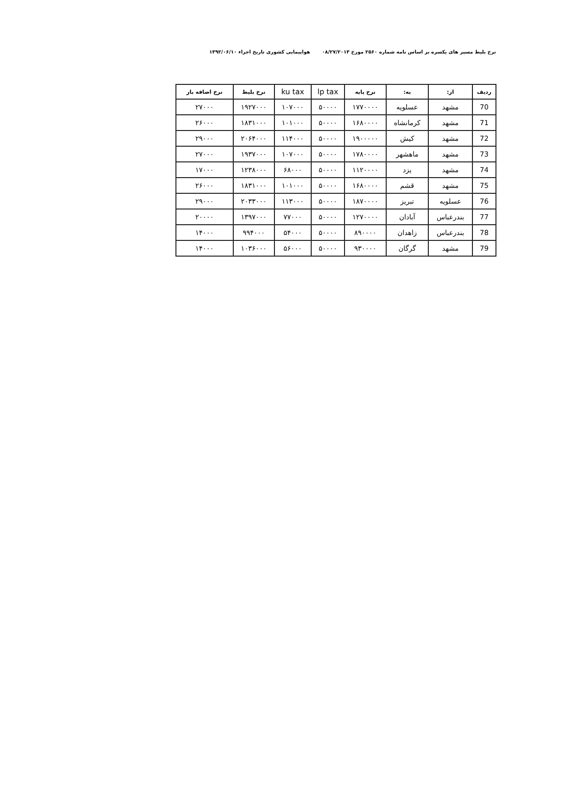نرخ بلیط مسیر های یکسره بر اساس نامه شماره ۲۵۶۰ مورخ ۰۸/۲۷/۲۰۱۳ هواپیمایی کشوری تاریخ اجراء ۱۳۹۲/۰۶/۱۰
| ردیف | از: | به: | نرخ پایه | lp tax | ku tax | نرخ بلیط | نرخ اضافه بار |
| --- | --- | --- | --- | --- | --- | --- | --- |
| 70 | مشهد | عسلویه | ۱۷۷۰۰۰۰ | ۵۰۰۰۰ | ۱۰۷۰۰۰ | ۱۹۲۷۰۰۰ | ۲۷۰۰۰ |
| 71 | مشهد | کرمانشاه | ۱۶۸۰۰۰۰ | ۵۰۰۰۰ | ۱۰۱۰۰۰ | ۱۸۳۱۰۰۰ | ۲۶۰۰۰ |
| 72 | مشهد | کیش | ۱۹۰۰۰۰۰ | ۵۰۰۰۰ | ۱۱۴۰۰۰ | ۲۰۶۴۰۰۰ | ۲۹۰۰۰ |
| 73 | مشهد | ماهشهر | ۱۷۸۰۰۰۰ | ۵۰۰۰۰ | ۱۰۷۰۰۰ | ۱۹۳۷۰۰۰ | ۲۷۰۰۰ |
| 74 | مشهد | یزد | ۱۱۲۰۰۰۰ | ۵۰۰۰۰ | ۶۸۰۰۰ | ۱۲۳۸۰۰۰ | ۱۷۰۰۰ |
| 75 | مشهد | قشم | ۱۶۸۰۰۰۰ | ۵۰۰۰۰ | ۱۰۱۰۰۰ | ۱۸۳۱۰۰۰ | ۲۶۰۰۰ |
| 76 | عسلویه | تبریز | ۱۸۷۰۰۰۰ | ۵۰۰۰۰ | ۱۱۳۰۰۰ | ۲۰۳۳۰۰۰ | ۲۹۰۰۰ |
| 77 | بندرعباس | آبادان | ۱۲۷۰۰۰۰ | ۵۰۰۰۰ | ۷۷۰۰۰ | ۱۳۹۷۰۰۰ | ۲۰۰۰۰ |
| 78 | بندرعباس | زاهدان | ۸۹۰۰۰۰ | ۵۰۰۰۰ | ۵۴۰۰۰ | ۹۹۴۰۰۰ | ۱۴۰۰۰ |
| 79 | مشهد | گرگان | ۹۳۰۰۰۰ | ۵۰۰۰۰ | ۵۶۰۰۰ | ۱۰۳۶۰۰۰ | ۱۴۰۰۰ |